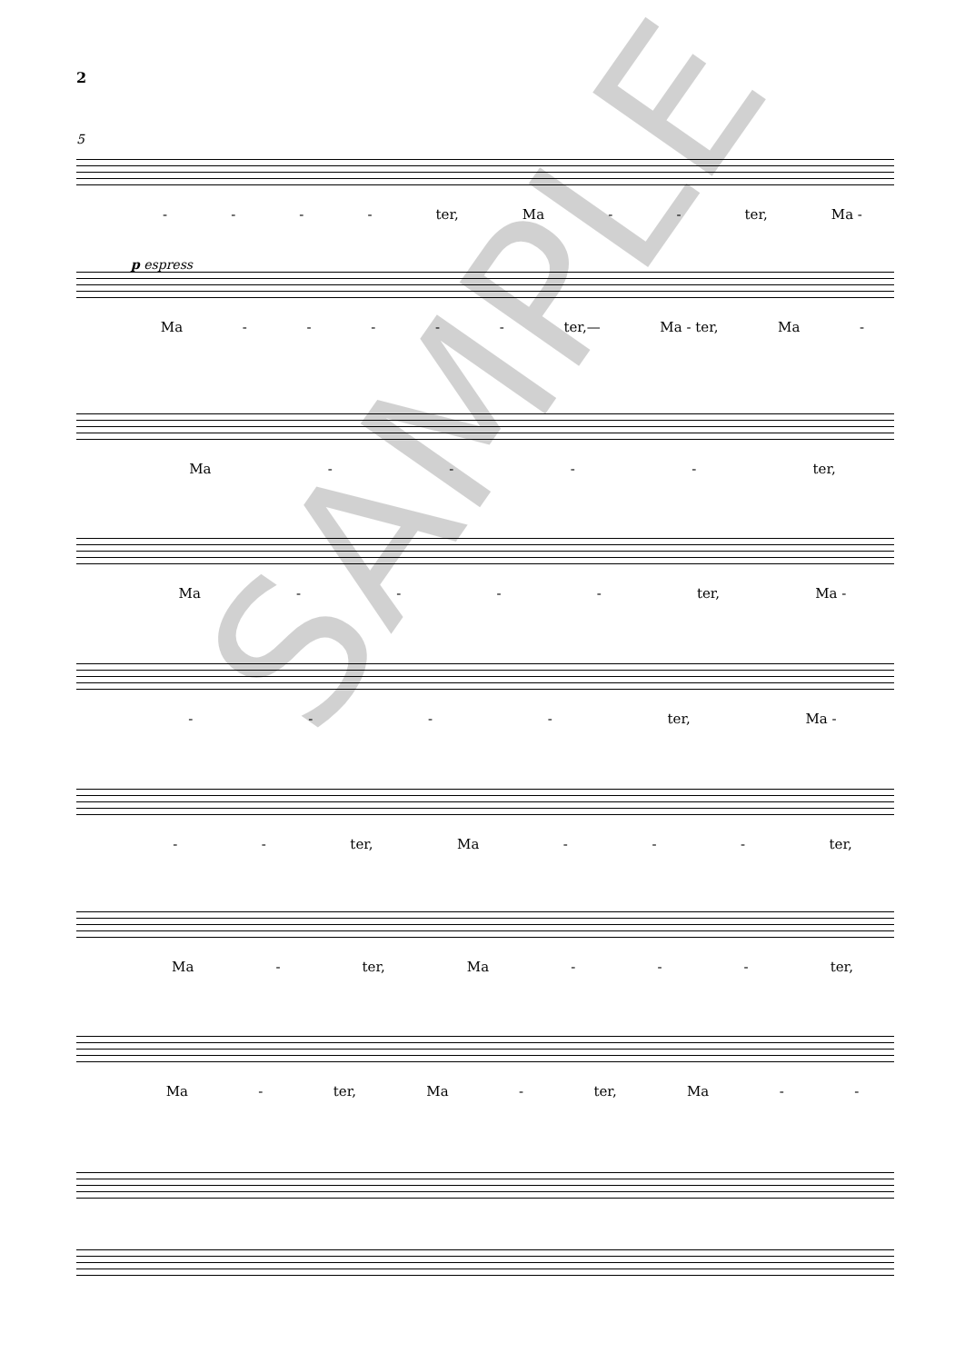2
5
- - - - ter, Ma - - ter, Ma -
p espress
Ma - - - - - ter,— Ma - ter, Ma -
Ma - - - - ter,
Ma - - - - ter, Ma -
- - - - ter, Ma -
- - ter, Ma - - - ter,
Ma - ter, Ma - - - ter,
Ma - ter, Ma - ter, Ma - -
SAMPLE